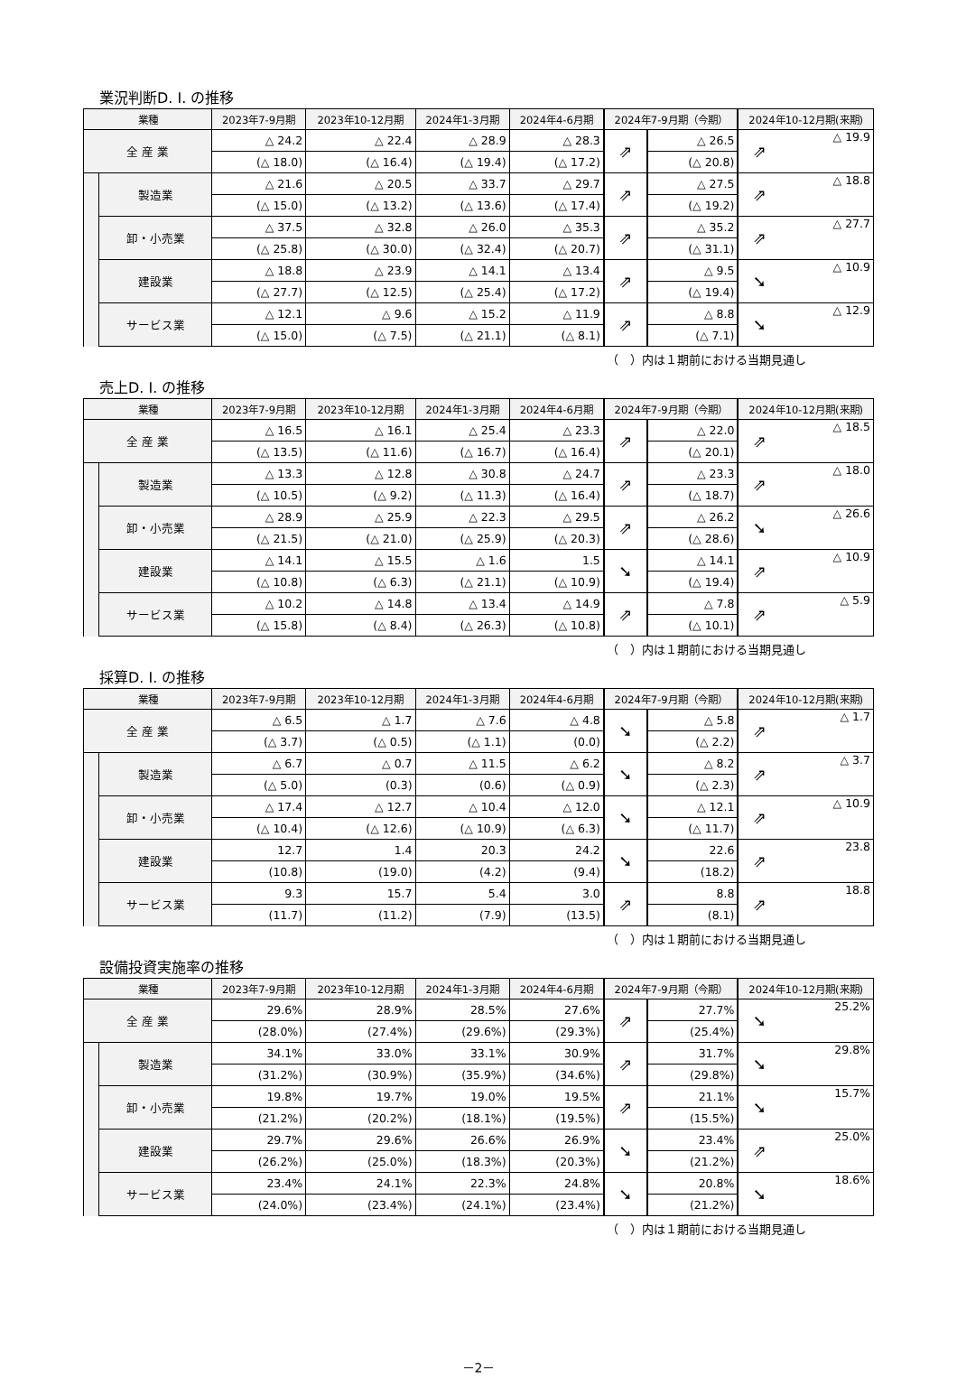業況判断D. I. の推移
| 業種 | | 2023年7-9月期 | 2023年10-12月期 | 2024年1-3月期 | 2024年4-6月期 | 2024年7-9月期（今期） | | 2024年10-12月期(来期) | |
| --- | --- | --- | --- | --- | --- | --- | --- | --- | --- |
| 全 産 業 | | △ 24.2 | △ 22.4 | △ 28.9 | △ 28.3 | ⇗ | △ 26.5 | ⇗ | △ 19.9 |
| | | (△ 18.0) | (△ 16.4) | (△ 19.4) | (△ 17.2) | | (△ 20.8) | | |
| | 製造業 | △ 21.6 | △ 20.5 | △ 33.7 | △ 29.7 | ⇗ | △ 27.5 | ⇗ | △ 18.8 |
| | | (△ 15.0) | (△ 13.2) | (△ 13.6) | (△ 17.4) | | (△ 19.2) | | |
| | 卸・小売業 | △ 37.5 | △ 32.8 | △ 26.0 | △ 35.3 | ⇗ | △ 35.2 | ⇗ | △ 27.7 |
| | | (△ 25.8) | (△ 30.0) | (△ 32.4) | (△ 20.7) | | (△ 31.1) | | |
| | 建設業 | △ 18.8 | △ 23.9 | △ 14.1 | △ 13.4 | ⇗ | △ 9.5 | ➘ | △ 10.9 |
| | | (△ 27.7) | (△ 12.5) | (△ 25.4) | (△ 17.2) | | (△ 19.4) | | |
| | サービス業 | △ 12.1 | △ 9.6 | △ 15.2 | △ 11.9 | ⇗ | △ 8.8 | ➘ | △ 12.9 |
| | | (△ 15.0) | (△ 7.5) | (△ 21.1) | (△ 8.1) | | (△ 7.1) | | |
（　）内は１期前における当期見通し
売上D. I. の推移
| 業種 | | 2023年7-9月期 | 2023年10-12月期 | 2024年1-3月期 | 2024年4-6月期 | 2024年7-9月期（今期） | | 2024年10-12月期(来期) | |
| --- | --- | --- | --- | --- | --- | --- | --- | --- | --- |
| 全 産 業 | | △ 16.5 | △ 16.1 | △ 25.4 | △ 23.3 | ⇗ | △ 22.0 | ⇗ | △ 18.5 |
| | | (△ 13.5) | (△ 11.6) | (△ 16.7) | (△ 16.4) | | (△ 20.1) | | |
| | 製造業 | △ 13.3 | △ 12.8 | △ 30.8 | △ 24.7 | ⇗ | △ 23.3 | ⇗ | △ 18.0 |
| | | (△ 10.5) | (△ 9.2) | (△ 11.3) | (△ 16.4) | | (△ 18.7) | | |
| | 卸・小売業 | △ 28.9 | △ 25.9 | △ 22.3 | △ 29.5 | ⇗ | △ 26.2 | ➘ | △ 26.6 |
| | | (△ 21.5) | (△ 21.0) | (△ 25.9) | (△ 20.3) | | (△ 28.6) | | |
| | 建設業 | △ 14.1 | △ 15.5 | △ 1.6 | 1.5 | ➘ | △ 14.1 | ⇗ | △ 10.9 |
| | | (△ 10.8) | (△ 6.3) | (△ 21.1) | (△ 10.9) | | (△ 19.4) | | |
| | サービス業 | △ 10.2 | △ 14.8 | △ 13.4 | △ 14.9 | ⇗ | △ 7.8 | ⇗ | △ 5.9 |
| | | (△ 15.8) | (△ 8.4) | (△ 26.3) | (△ 10.8) | | (△ 10.1) | | |
（　）内は１期前における当期見通し
採算D. I. の推移
| 業種 | | 2023年7-9月期 | 2023年10-12月期 | 2024年1-3月期 | 2024年4-6月期 | 2024年7-9月期（今期） | | 2024年10-12月期(来期) | |
| --- | --- | --- | --- | --- | --- | --- | --- | --- | --- |
| 全 産 業 | | △ 6.5 | △ 1.7 | △ 7.6 | △ 4.8 | ➘ | △ 5.8 | ⇗ | △ 1.7 |
| | | (△ 3.7) | (△ 0.5) | (△ 1.1) | (0.0) | | (△ 2.2) | | |
| | 製造業 | △ 6.7 | △ 0.7 | △ 11.5 | △ 6.2 | ➘ | △ 8.2 | ⇗ | △ 3.7 |
| | | (△ 5.0) | (0.3) | (0.6) | (△ 0.9) | | (△ 2.3) | | |
| | 卸・小売業 | △ 17.4 | △ 12.7 | △ 10.4 | △ 12.0 | ➘ | △ 12.1 | ⇗ | △ 10.9 |
| | | (△ 10.4) | (△ 12.6) | (△ 10.9) | (△ 6.3) | | (△ 11.7) | | |
| | 建設業 | 12.7 | 1.4 | 20.3 | 24.2 | ➘ | 22.6 | ⇗ | 23.8 |
| | | (10.8) | (19.0) | (4.2) | (9.4) | | (18.2) | | |
| | サービス業 | 9.3 | 15.7 | 5.4 | 3.0 | ⇗ | 8.8 | ⇗ | 18.8 |
| | | (11.7) | (11.2) | (7.9) | (13.5) | | (8.1) | | |
（　）内は１期前における当期見通し
設備投資実施率の推移
| 業種 | | 2023年7-9月期 | 2023年10-12月期 | 2024年1-3月期 | 2024年4-6月期 | 2024年7-9月期（今期） | | 2024年10-12月期(来期) | |
| --- | --- | --- | --- | --- | --- | --- | --- | --- | --- |
| 全 産 業 | | 29.6% | 28.9% | 28.5% | 27.6% | ⇗ | 27.7% | ➘ | 25.2% |
| | | (28.0%) | (27.4%) | (29.6%) | (29.3%) | | (25.4%) | | |
| | 製造業 | 34.1% | 33.0% | 33.1% | 30.9% | ⇗ | 31.7% | ➘ | 29.8% |
| | | (31.2%) | (30.9%) | (35.9%) | (34.6%) | | (29.8%) | | |
| | 卸・小売業 | 19.8% | 19.7% | 19.0% | 19.5% | ⇗ | 21.1% | ➘ | 15.7% |
| | | (21.2%) | (20.2%) | (18.1%) | (19.5%) | | (15.5%) | | |
| | 建設業 | 29.7% | 29.6% | 26.6% | 26.9% | ➘ | 23.4% | ⇗ | 25.0% |
| | | (26.2%) | (25.0%) | (18.3%) | (20.3%) | | (21.2%) | | |
| | サービス業 | 23.4% | 24.1% | 22.3% | 24.8% | ➘ | 20.8% | ➘ | 18.6% |
| | | (24.0%) | (23.4%) | (24.1%) | (23.4%) | | (21.2%) | | |
（　）内は１期前における当期見通し
－2－